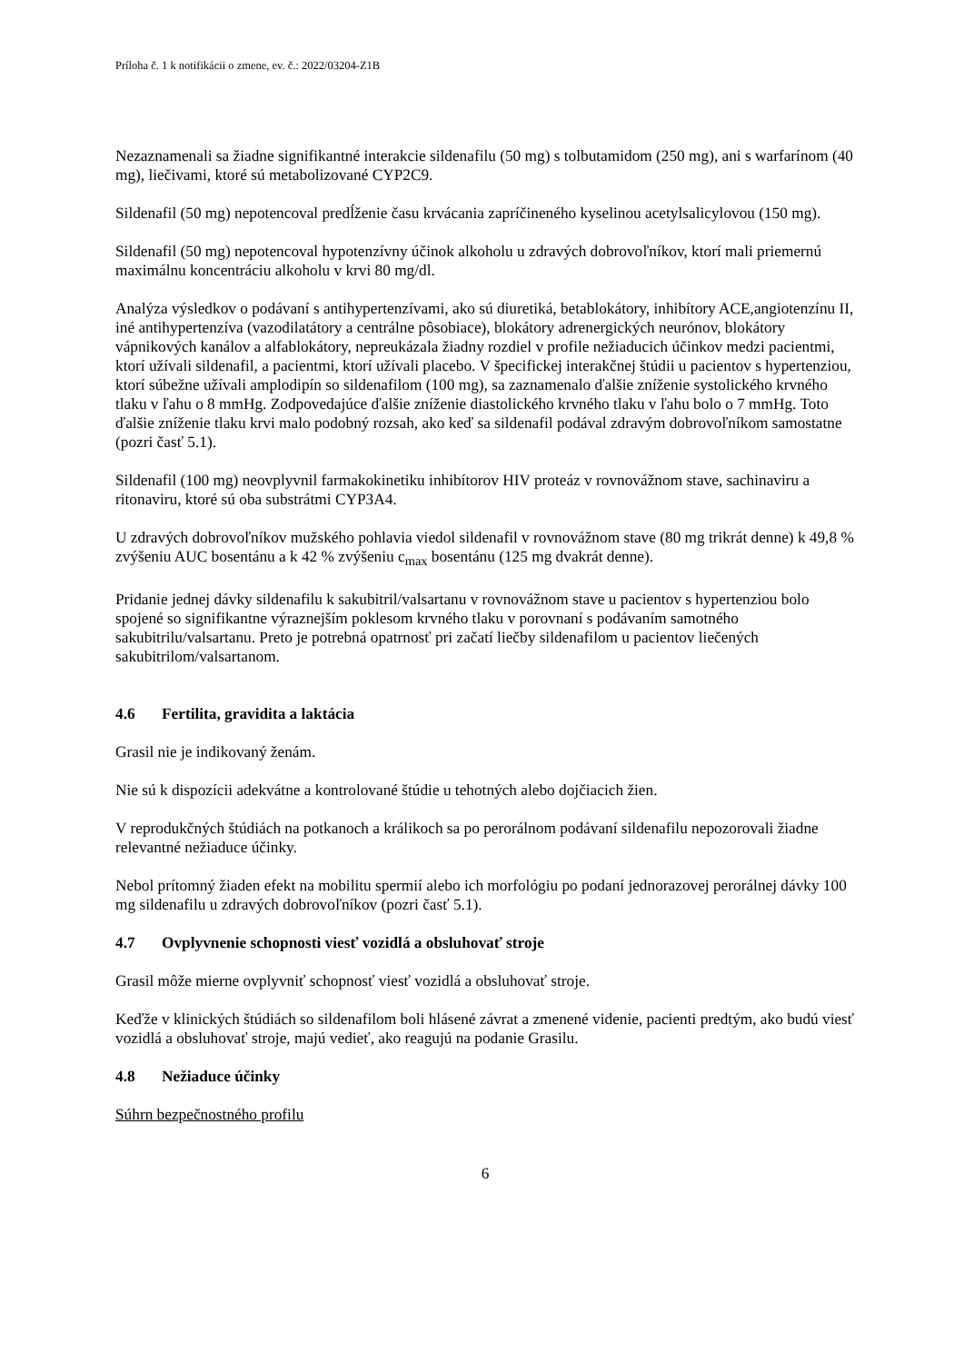Príloha č. 1 k notifikácii o zmene, ev. č.: 2022/03204-Z1B
Nezaznamenali sa žiadne signifikantné interakcie sildenafilu (50 mg) s tolbutamidom (250 mg), ani s warfarínom (40 mg), liečivami, ktoré sú metabolizované CYP2C9.
Sildenafil (50 mg) nepotencoval predĺženie času krvácania zapríčineného kyselinou acetylsalicylovou (150 mg).
Sildenafil (50 mg) nepotencoval hypotenzívny účinok alkoholu u zdravých dobrovoľníkov, ktorí mali priemernú maximálnu koncentráciu alkoholu v krvi 80 mg/dl.
Analýza výsledkov o podávaní s antihypertenzívami, ako sú diuretiká, betablokátory, inhibítory ACE,angiotenzínu II, iné antihypertenzíva (vazodilatátory a centrálne pôsobiace), blokátory adrenergických neurónov, blokátory vápnikových kanálov a alfablokátory, nepreukázala žiadny rozdiel v profile nežiaducich účinkov medzi pacientmi, ktorí užívali sildenafil, a pacientmi, ktorí užívali placebo. V špecifickej interakčnej štúdii u pacientov s hypertenziou, ktorí súbežne užívali amplodipín so sildenafilom (100 mg), sa zaznamenalo ďalšie zníženie systolického krvného tlaku v ľahu o 8 mmHg. Zodpovedajúce ďalšie zníženie diastolického krvného tlaku v ľahu bolo o 7 mmHg. Toto ďalšie zníženie tlaku krvi malo podobný rozsah, ako keď sa sildenafil podával zdravým dobrovoľníkom samostatne (pozri časť 5.1).
Sildenafil (100 mg) neovplyvnil farmakokinetiku inhibítorov HIV proteáz v rovnovážnom stave, sachinaviru a ritonaviru, ktoré sú oba substrátmi CYP3A4.
U zdravých dobrovoľníkov mužského pohlavia viedol sildenafil v rovnovážnom stave (80 mg trikrát denne) k 49,8 % zvýšeniu AUC bosentánu a k 42 % zvýšeniu c<sub>max</sub> bosentánu (125 mg dvakrát denne).
Pridanie jednej dávky sildenafilu k sakubitril/valsartanu v rovnovážnom stave u pacientov s hypertenziou bolo spojené so signifikantne výraznejším poklesom krvného tlaku v porovnaní s podávaním samotného sakubitrilu/valsartanu. Preto je potrebná opatrnosť pri začatí liečby sildenafilom u pacientov liečených sakubitrilom/valsartanom.
4.6 Fertilita, gravidita a laktácia
Grasil nie je indikovaný ženám.
Nie sú k dispozícii adekvátne a kontrolované štúdie u tehotných alebo dojčiacich žien.
V reprodukčných štúdiách na potkanoch a králikoch sa po perorálnom podávaní sildenafilu nepozorovali žiadne relevantné nežiaduce účinky.
Nebol prítomný žiaden efekt na mobilitu spermií alebo ich morfológiu po podaní jednorazovej perorálnej dávky 100 mg sildenafilu u zdravých dobrovoľníkov (pozri časť 5.1).
4.7 Ovplyvnenie schopnosti viesť vozidlá a obsluhovať stroje
Grasil môže mierne ovplyvniť schopnosť viesť vozidlá a obsluhovať stroje.
Keďže v klinických štúdiách so sildenafilom boli hlásené závrat a zmenené videnie, pacienti predtým, ako budú viesť vozidlá a obsluhovať stroje, majú vedieť, ako reagujú na podanie Grasilu.
4.8 Nežiaduce účinky
Súhrn bezpečnostného profilu
6